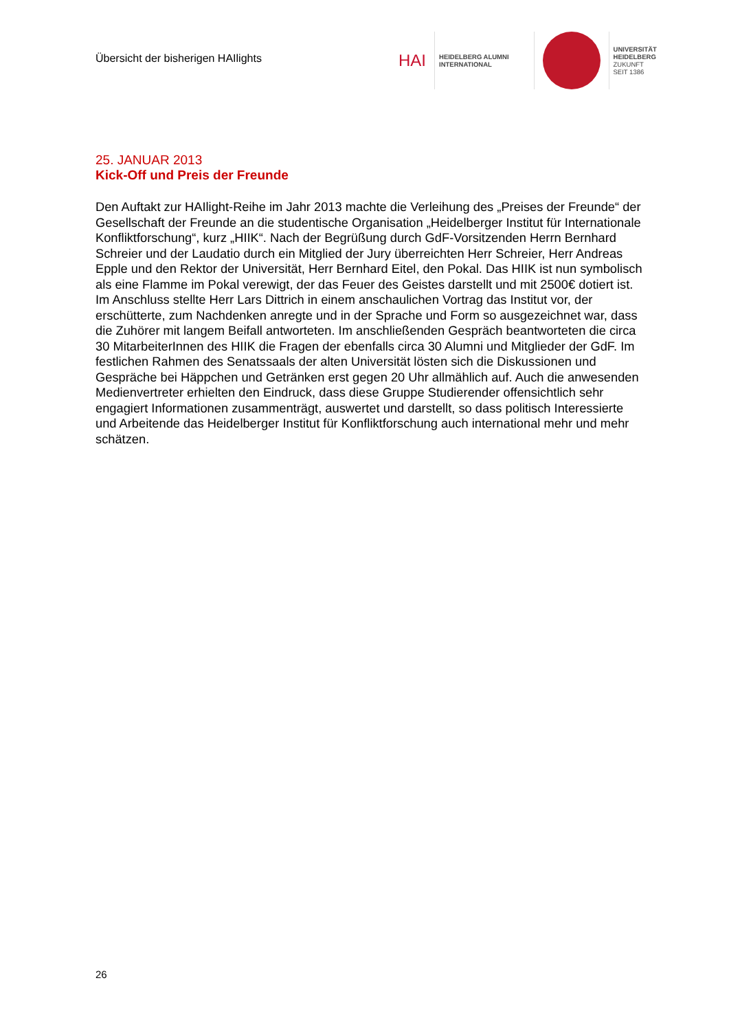Übersicht der bisherigen HAIlights
HAI
HEIDELBERG ALUMNI
INTERNATIONAL
UNIVERSITÄT
HEIDELBERG
ZUKUNFT
SEIT 1386
25. JANUAR 2013
Kick-Off und Preis der Freunde
Den Auftakt zur HAIlight-Reihe im Jahr 2013 machte die Verleihung des „Preises der Freunde“ der Gesellschaft der Freunde an die studentische Organisation „Heidelberger Institut für Internationale Konfliktforschung“, kurz „HIIK“. Nach der Begrüßung durch GdF-Vorsitzenden Herrn Bernhard Schreier und der Laudatio durch ein Mitglied der Jury überreichten Herr Schreier, Herr Andreas Epple und den Rektor der Universität, Herr Bernhard Eitel, den Pokal. Das HIIK ist nun symbolisch als eine Flamme im Pokal verewigt, der das Feuer des Geistes darstellt und mit 2500€ dotiert ist. Im Anschluss stellte Herr Lars Dittrich in einem anschaulichen Vortrag das Institut vor, der erschütterte, zum Nachdenken anregte und in der Sprache und Form so ausgezeichnet war, dass die Zuhörer mit langem Beifall antworteten. Im anschließenden Gespräch beantworteten die circa 30 MitarbeiterInnen des HIIK die Fragen der ebenfalls circa 30 Alumni und Mitglieder der GdF. Im festlichen Rahmen des Senatssaals der alten Universität lösten sich die Diskussionen und Gespräche bei Häppchen und Getränken erst gegen 20 Uhr allmählich auf. Auch die anwesenden Medienvertreter erhielten den Eindruck, dass diese Gruppe Studierender offensichtlich sehr engagiert Informationen zusammenträgt, auswertet und darstellt, so dass politisch Interessierte und Arbeitende das Heidelberger Institut für Konfliktforschung auch international mehr und mehr schätzen.
26